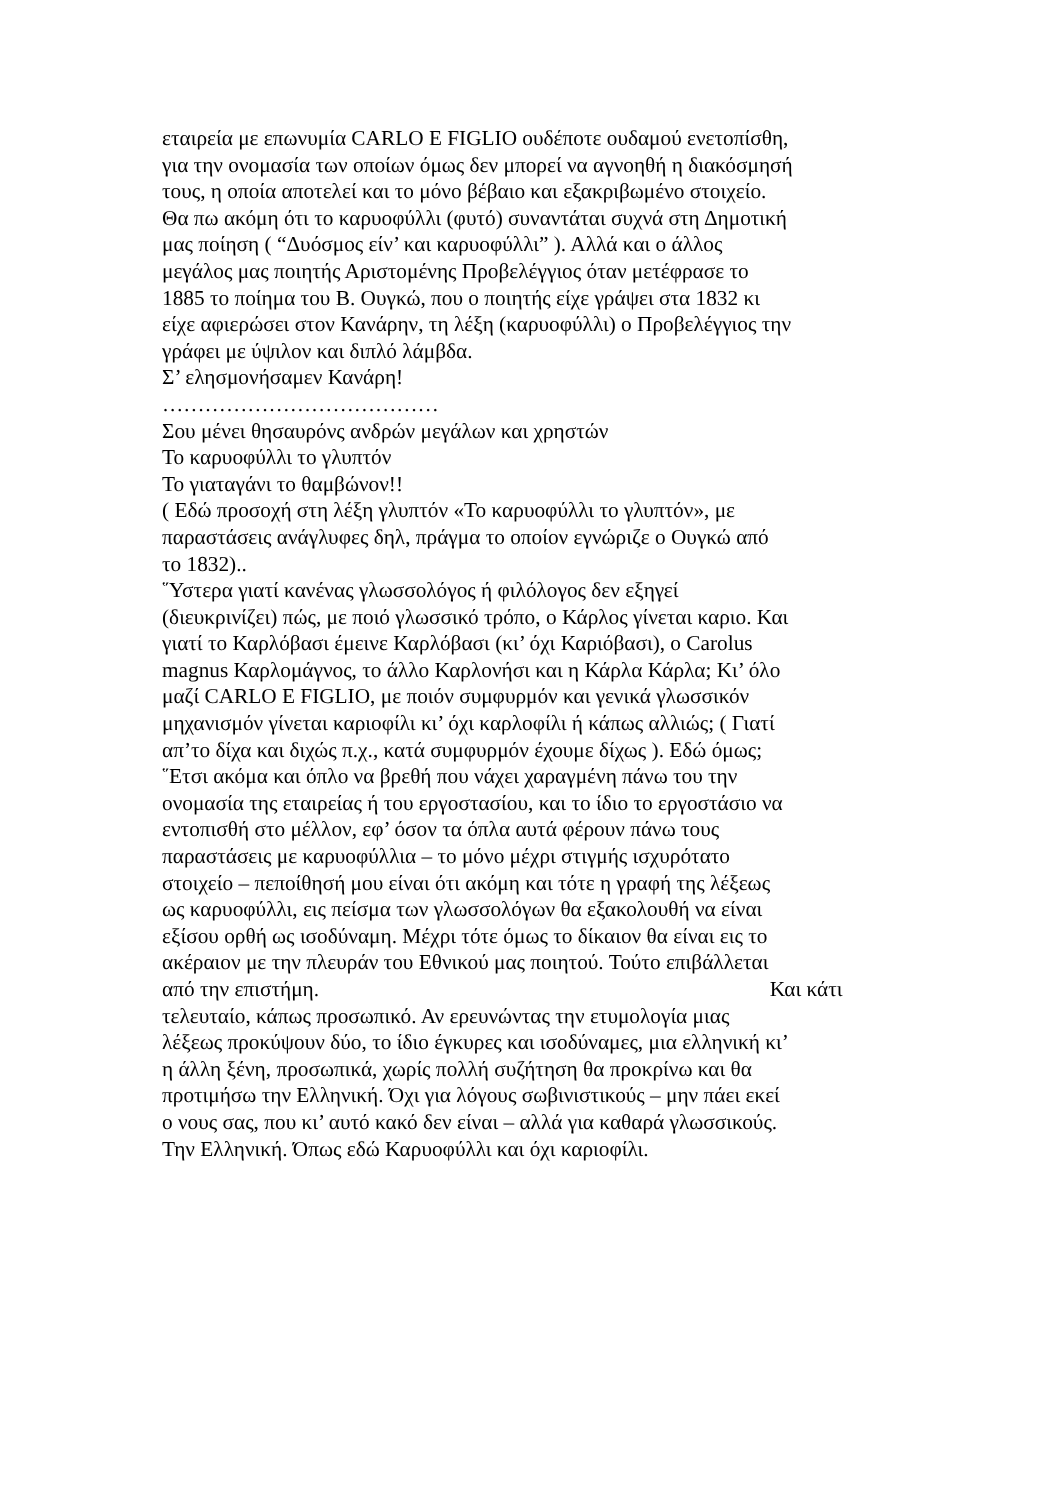εταιρεία με επωνυμία CARLO E FIGLIO ουδέποτε ουδαμού ενετοπίσθη,
για την ονομασία των οποίων όμως δεν μπορεί να αγνοηθή η διακόσμησή
τους, η οποία αποτελεί και το μόνο βέβαιο και εξακριβωμένο στοιχείο.
Θα πω ακόμη ότι το καρυοφύλλι (φυτό) συναντάται συχνά στη Δημοτική
μας ποίηση ( “Δυόσμος είν’ και καρυοφύλλι” ). Αλλά και ο άλλος
μεγάλος μας ποιητής Αριστομένης Προβελέγγιος όταν μετέφρασε το
1885 το ποίημα του Β. Ουγκώ, που ο ποιητής είχε γράψει στα 1832 κι
είχε αφιερώσει στον Κανάρην, τη λέξη (καρυοφύλλι) ο Προβελέγγιος την
γράφει με ύψιλον και διπλό λάμβδα.
Σ’ ελησμονήσαμεν Κανάρη!
…………………………………
Σου μένει θησαυρόνς ανδρών μεγάλων και χρηστών
Το καρυοφύλλι το γλυπτόν
Το γιαταγάνι το θαμβώνον!!
( Εδώ προσοχή στη λέξη γλυπτόν «Το καρυοφύλλι το γλυπτόν», με
παραστάσεις ανάγλυφες δηλ, πράγμα το οποίον εγνώριζε ο Ουγκώ από
το 1832)..
῞Υστερα γιατί κανένας γλωσσολόγος ή φιλόλογος δεν εξηγεί
(διευκρινίζει) πώς, με ποιό γλωσσικό τρόπο, ο Κάρλος γίνεται καριο. Και
γιατί το Καρλόβασι έμεινε Καρλόβασι (κι’ όχι Καριόβασι), ο Carolus
magnus Καρλομάγνος, το άλλο Καρλονήσι και η Κάρλα Κάρλα; Κι’ όλο
μαζί CARLO E FIGLIO, με ποιόν συμφυρμόν και γενικά γλωσσικόν
μηχανισμόν γίνεται καριοφίλι κι’ όχι καρλοφίλι ή κάπως αλλιώς; ( Γιατί
απ’το δίχα και διχώς π.χ., κατά συμφυρμόν έχουμε δίχως ). Εδώ όμως;
῞Ετσι ακόμα και όπλο να βρεθή που νάχει χαραγμένη πάνω του την
ονομασία της εταιρείας ή του εργοστασίου, και το ίδιο το εργοστάσιο να
εντοπισθή στο μέλλον, εφ’ όσον τα όπλα αυτά φέρουν πάνω τους
παραστάσεις με καρυοφύλλια – το μόνο μέχρι στιγμής ισχυρότατο
στοιχείο – πεποίθησή μου είναι ότι ακόμη και τότε η γραφή της λέξεως
ως καρυοφύλλι, εις πείσμα των γλωσσολόγων θα εξακολουθή να είναι
εξίσου ορθή ως ισοδύναμη. Μέχρι τότε όμως το δίκαιον θα είναι εις το
ακέραιον με την πλευράν του Εθνικού μας ποιητού. Τούτο επιβάλλεται
από την επιστήμη. Και κάτι
τελευταίο, κάπως προσωπικό. Αν ερευνώντας την ετυμολογία μιας
λέξεως προκύψουν δύο, το ίδιο έγκυρες και ισοδύναμες, μια ελληνική κι’
η άλλη ξένη, προσωπικά, χωρίς πολλή συζήτηση θα προκρίνω και θα
προτιμήσω την Ελληνική. Όχι για λόγους σωβινιστικούς – μην πάει εκεί
ο νους σας, που κι’ αυτό κακό δεν είναι – αλλά για καθαρά γλωσσικούς.
Την Ελληνική. Όπως εδώ Καρυοφύλλι και όχι καριοφίλι.